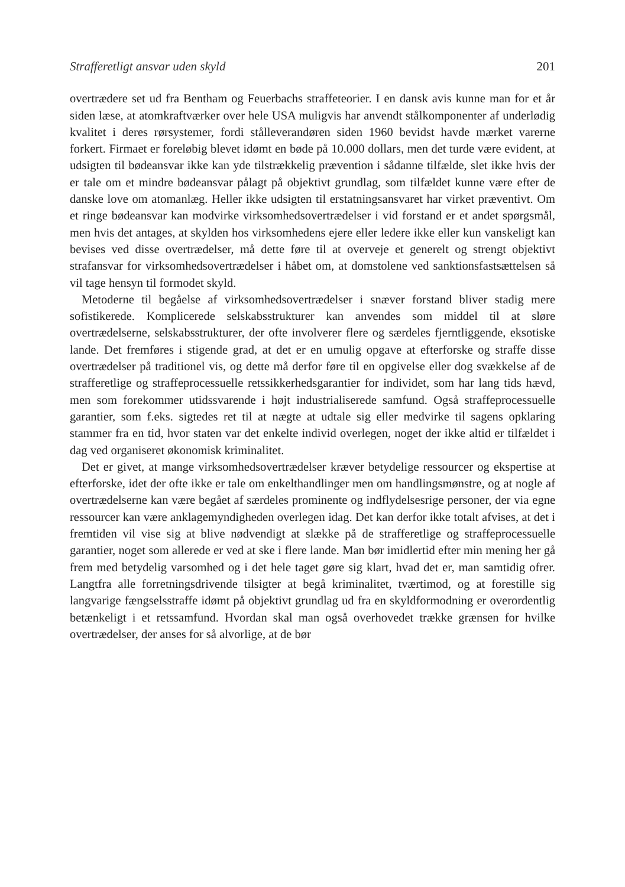Strafferetligt ansvar uden skyld 201
overtrædere set ud fra Bentham og Feuerbachs straffeteorier. I en dansk avis kunne man for et år siden læse, at atomkraftværker over hele USA muligvis har anvendt stålkomponenter af underlødig kvalitet i deres rørsystemer, fordi stålleverandøren siden 1960 bevidst havde mærket varerne forkert. Firmaet er foreløbig blevet idømt en bøde på 10.000 dollars, men det turde være evident, at udsigten til bødeansvar ikke kan yde tilstrækkelig prævention i sådanne tilfælde, slet ikke hvis der er tale om et mindre bødeansvar pålagt på objektivt grundlag, som tilfældet kunne være efter de danske love om atomanlæg. Heller ikke udsigten til erstatningsansvaret har virket præventivt. Om et ringe bødeansvar kan modvirke virksomhedsovertrædelser i vid forstand er et andet spørgsmål, men hvis det antages, at skylden hos virksomhedens ejere eller ledere ikke eller kun vanskeligt kan bevises ved disse overtrædelser, må dette føre til at overveje et generelt og strengt objektivt strafansvar for virksomhedsovertrædelser i håbet om, at domstolene ved sanktionsfastsættelsen så vil tage hensyn til formodet skyld.
Metoderne til begåelse af virksomhedsovertrædelser i snæver forstand bliver stadig mere sofistikerede. Komplicerede selskabsstrukturer kan anvendes som middel til at sløre overtrædelserne, selskabsstrukturer, der ofte involverer flere og særdeles fjerntliggende, eksotiske lande. Det fremføres i stigende grad, at det er en umulig opgave at efterforske og straffe disse overtrædelser på traditionel vis, og dette må derfor føre til en opgivelse eller dog svækkelse af de strafferetlige og straffeprocessuelle retssikkerhedsgarantier for individet, som har lang tids hævd, men som forekommer utidssvarende i højt industrialiserede samfund. Også straffeprocessuelle garantier, som f.eks. sigtedes ret til at nægte at udtale sig eller medvirke til sagens opklaring stammer fra en tid, hvor staten var det enkelte individ overlegen, noget der ikke altid er tilfældet i dag ved organiseret økonomisk kriminalitet.
Det er givet, at mange virksomhedsovertrædelser kræver betydelige ressourcer og ekspertise at efterforske, idet der ofte ikke er tale om enkelthandlinger men om handlingsmønstre, og at nogle af overtrædelserne kan være begået af særdeles prominente og indflydelsesrige personer, der via egne ressourcer kan være anklagemyndigheden overlegen idag. Det kan derfor ikke totalt afvises, at det i fremtiden vil vise sig at blive nødvendigt at slække på de strafferetlige og straffeprocessuelle garantier, noget som allerede er ved at ske i flere lande. Man bør imidlertid efter min mening her gå frem med betydelig varsomhed og i det hele taget gøre sig klart, hvad det er, man samtidig ofrer. Langtfra alle forretningsdrivende tilsigter at begå kriminalitet, tværtimod, og at forestille sig langvarige fængselsstraffe idømt på objektivt grundlag ud fra en skyldformodning er overordentlig betænkeligt i et retssamfund. Hvordan skal man også overhovedet trække grænsen for hvilke overtrædelser, der anses for så alvorlige, at de bør